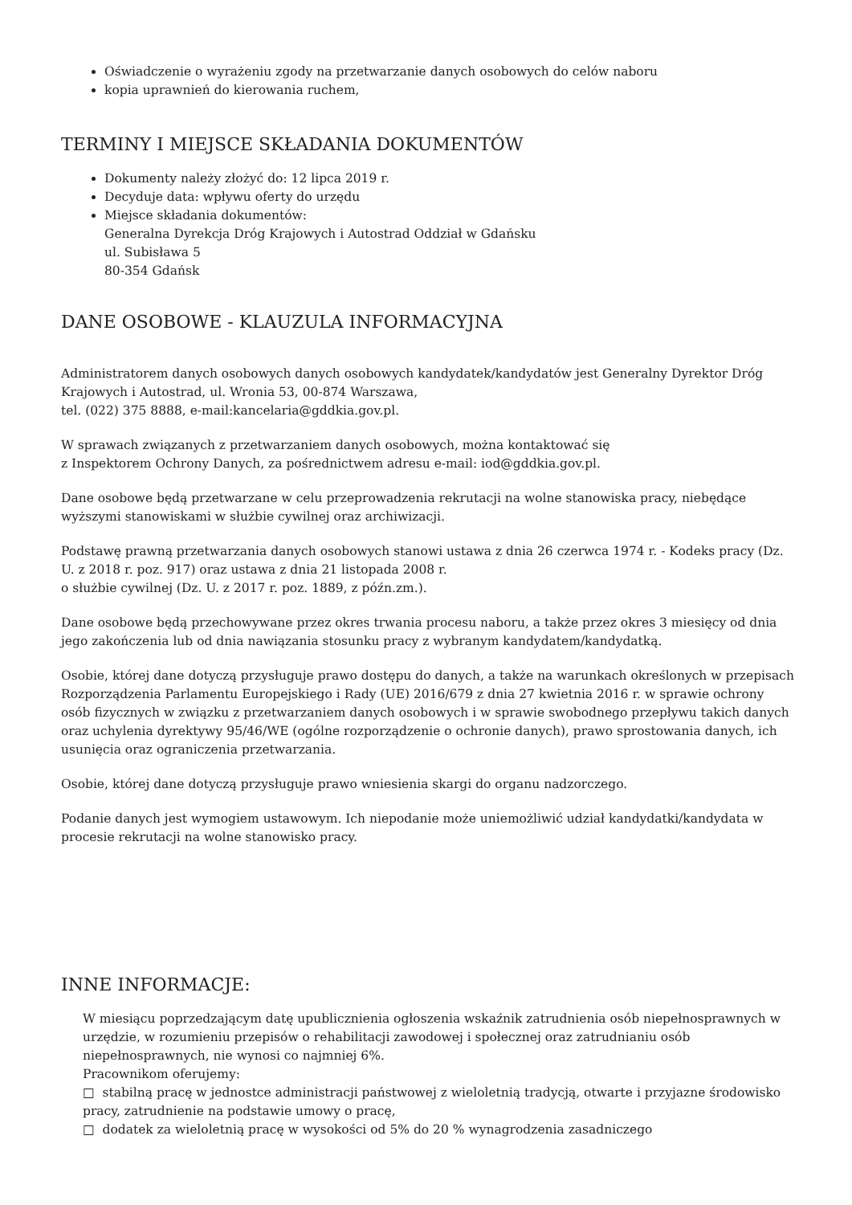Oświadczenie o wyrażeniu zgody na przetwarzanie danych osobowych do celów naboru
kopia uprawnień do kierowania ruchem,
TERMINY I MIEJSCE SKŁADANIA DOKUMENTÓW
Dokumenty należy złożyć do: 12 lipca 2019 r.
Decyduje data: wpływu oferty do urzędu
Miejsce składania dokumentów:
Generalna Dyrekcja Dróg Krajowych i Autostrad Oddział w Gdańsku
ul. Subisława 5
80-354 Gdańsk
DANE OSOBOWE - KLAUZULA INFORMACYJNA
Administratorem danych osobowych danych osobowych kandydatek/kandydatów jest Generalny Dyrektor Dróg Krajowych i Autostrad, ul. Wronia 53, 00-874 Warszawa,
tel. (022) 375 8888, e-mail:kancelaria@gddkia.gov.pl.
W sprawach związanych z przetwarzaniem danych osobowych, można kontaktować się
z Inspektorem Ochrony Danych, za pośrednictwem adresu e-mail: iod@gddkia.gov.pl.
Dane osobowe będą przetwarzane w celu przeprowadzenia rekrutacji na wolne stanowiska pracy, niebędące wyższymi stanowiskami w służbie cywilnej oraz archiwizacji.
Podstawę prawną przetwarzania danych osobowych stanowi ustawa z dnia 26 czerwca 1974 r. - Kodeks pracy (Dz. U. z 2018 r. poz. 917) oraz ustawa z dnia 21 listopada 2008 r.
o służbie cywilnej (Dz. U. z 2017 r. poz. 1889, z późn.zm.).
Dane osobowe będą przechowywane przez okres trwania procesu naboru, a także przez okres 3 miesięcy od dnia jego zakończenia lub od dnia nawiązania stosunku pracy z wybranym kandydatem/kandydatką.
Osobie, której dane dotyczą przysługuje prawo dostępu do danych, a także na warunkach określonych w przepisach Rozporządzenia Parlamentu Europejskiego i Rady (UE) 2016/679 z dnia 27 kwietnia 2016 r. w sprawie ochrony osób fizycznych w związku z przetwarzaniem danych osobowych i w sprawie swobodnego przepływu takich danych oraz uchylenia dyrektywy 95/46/WE (ogólne rozporządzenie o ochronie danych), prawo sprostowania danych, ich usunięcia oraz ograniczenia przetwarzania.
Osobie, której dane dotyczą przysługuje prawo wniesienia skargi do organu nadzorczego.
Podanie danych jest wymogiem ustawowym. Ich niepodanie może uniemożliwić udział kandydatki/kandydata w procesie rekrutacji na wolne stanowisko pracy.
INNE INFORMACJE:
W miesiącu poprzedzającym datę upublicznienia ogłoszenia wskaźnik zatrudnienia osób niepełnosprawnych w urzędzie, w rozumieniu przepisów o rehabilitacji zawodowej i społecznej oraz zatrudnianiu osób niepełnosprawnych, nie wynosi co najmniej 6%.
Pracownikom oferujemy:
□ stabilną pracę w jednostce administracji państwowej z wieloletnią tradycją, otwarte i przyjazne środowisko pracy, zatrudnienie na podstawie umowy o pracę,
□ dodatek za wieloletnią pracę w wysokości od 5% do 20 % wynagrodzenia zasadniczego